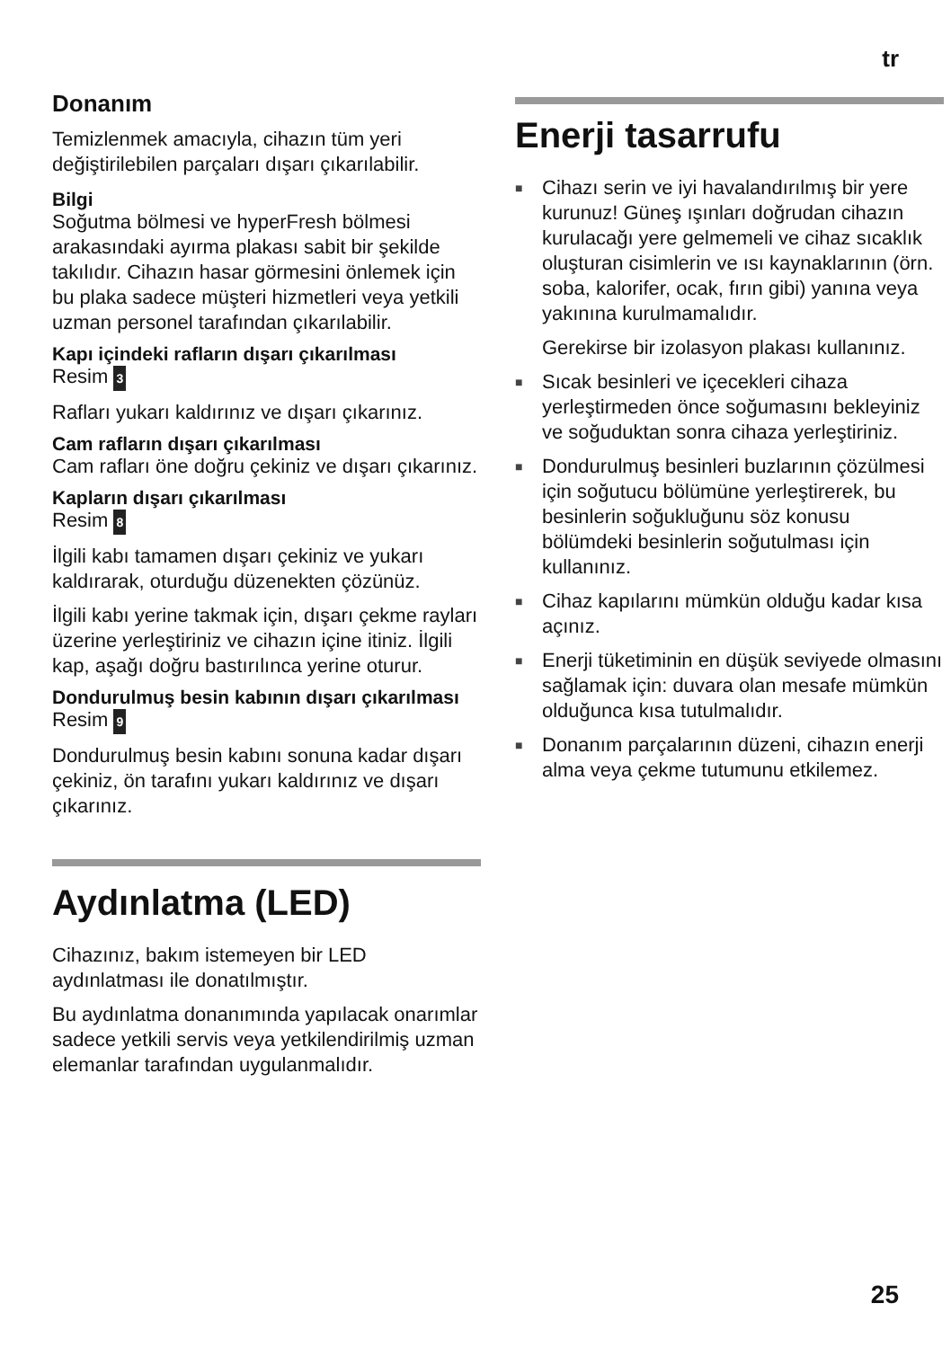tr
Donanım
Temizlenmek amacıyla, cihazın tüm yeri değiştirilebilen parçaları dışarı çıkarılabilir.
Bilgi
Soğutma bölmesi ve hyperFresh bölmesi arakasındaki ayırma plakası sabit bir şekilde takılıdır. Cihazın hasar görmesini önlemek için bu plaka sadece müşteri hizmetleri veya yetkili uzman personel tarafından çıkarılabilir.
Kapı içindeki rafların dışarı çıkarılması
Resim 3
Rafları yukarı kaldırınız ve dışarı çıkarınız.
Cam rafların dışarı çıkarılması
Cam rafları öne doğru çekiniz ve dışarı çıkarınız.
Kapların dışarı çıkarılması
Resim 8
İlgili kabı tamamen dışarı çekiniz ve yukarı kaldırarak, oturduğu düzenekten çözünüz.
İlgili kabı yerine takmak için, dışarı çekme rayları üzerine yerleştiriniz ve cihazın içine itiniz. İlgili kap, aşağı doğru bastırılınca yerine oturur.
Dondurulmuş besin kabının dışarı çıkarılması
Resim 9
Dondurulmuş besin kabını sonuna kadar dışarı çekiniz, ön tarafını yukarı kaldırınız ve dışarı çıkarınız.
Aydınlatma (LED)
Cihazınız, bakım istemeyen bir LED aydınlatması ile donatılmıştır.
Bu aydınlatma donanımında yapılacak onarımlar sadece yetkili servis veya yetkilendirilmiş uzman elemanlar tarafından uygulanmalıdır.
Enerji tasarrufu
■ Cihazı serin ve iyi havalandırılmış bir yere kurunuz! Güneş ışınları doğrudan cihazın kurulacağı yere gelmemeli ve cihaz sıcaklık oluşturan cisimlerin ve ısı kaynaklarının (örn. soba, kalorifer, ocak, fırın gibi) yanına veya yakınına kurulmamalıdır.
Gerekirse bir izolasyon plakası kullanınız.
■ Sıcak besinleri ve içecekleri cihaza yerleştirmeden önce soğumasını bekleyiniz ve soğuduktan sonra cihaza yerleştiriniz.
■ Dondurulmuş besinleri buzlarının çözülmesi için soğutucu bölümüne yerleştirerek, bu besinlerin soğukluğunu söz konusu bölümdeki besinlerin soğutulması için kullanınız.
■ Cihaz kapılarını mümkün olduğu kadar kısa açınız.
■ Enerji tüketiminin en düşük seviyede olmasını sağlamak için: duvara olan mesafe mümkün olduğunca kısa tutulmalıdır.
■ Donanım parçalarının düzeni, cihazın enerji alma veya çekme tutumunu etkilemez.
25